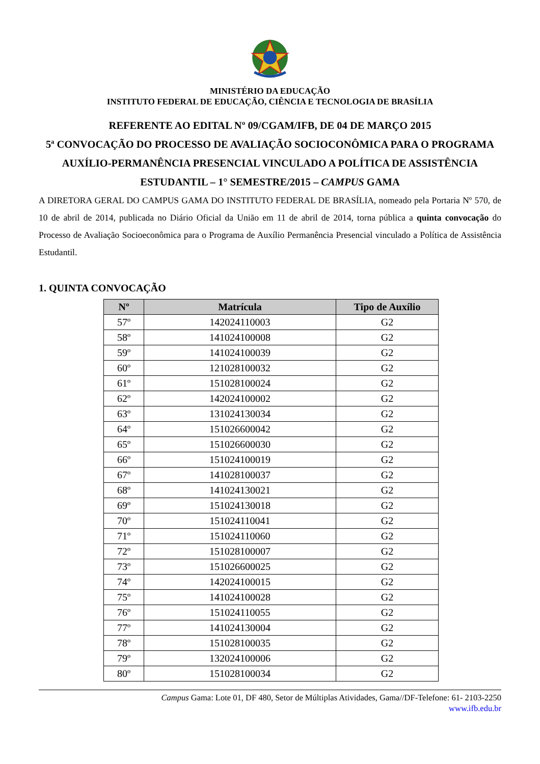MINISTÉRIO DA EDUCAÇÃO
INSTITUTO FEDERAL DE EDUCAÇÃO, CIÊNCIA E TECNOLOGIA DE BRASÍLIA
REFERENTE AO EDITAL Nº 09/CGAM/IFB, DE 04 DE MARÇO 2015
5ª CONVOCAÇÃO DO PROCESSO DE AVALIAÇÃO SOCIOCONÔMICA PARA O PROGRAMA AUXÍLIO-PERMANÊNCIA PRESENCIAL VINCULADO A POLÍTICA DE ASSISTÊNCIA ESTUDANTIL – 1° SEMESTRE/2015 – CAMPUS GAMA
A DIRETORA GERAL DO CAMPUS GAMA DO INSTITUTO FEDERAL DE BRASÍLIA, nomeado pela Portaria Nº 570, de 10 de abril de 2014, publicada no Diário Oficial da União em 11 de abril de 2014, torna pública a quinta convocação do Processo de Avaliação Socioeconômica para o Programa de Auxílio Permanência Presencial vinculado a Política de Assistência Estudantil.
1. QUINTA CONVOCAÇÃO
| Nº | Matrícula | Tipo de Auxílio |
| --- | --- | --- |
| 57º | 142024110003 | G2 |
| 58º | 141024100008 | G2 |
| 59º | 141024100039 | G2 |
| 60º | 121028100032 | G2 |
| 61º | 151028100024 | G2 |
| 62º | 142024100002 | G2 |
| 63º | 131024130034 | G2 |
| 64º | 151026600042 | G2 |
| 65º | 151026600030 | G2 |
| 66º | 151024100019 | G2 |
| 67º | 141028100037 | G2 |
| 68º | 141024130021 | G2 |
| 69º | 151024130018 | G2 |
| 70º | 151024110041 | G2 |
| 71º | 151024110060 | G2 |
| 72º | 151028100007 | G2 |
| 73º | 151026600025 | G2 |
| 74º | 142024100015 | G2 |
| 75º | 141024100028 | G2 |
| 76º | 151024110055 | G2 |
| 77º | 141024130004 | G2 |
| 78º | 151028100035 | G2 |
| 79º | 132024100006 | G2 |
| 80º | 151028100034 | G2 |
Campus Gama: Lote 01, DF 480, Setor de Múltiplas Atividades, Gama//DF-Telefone: 61- 2103-2250
www.ifb.edu.br